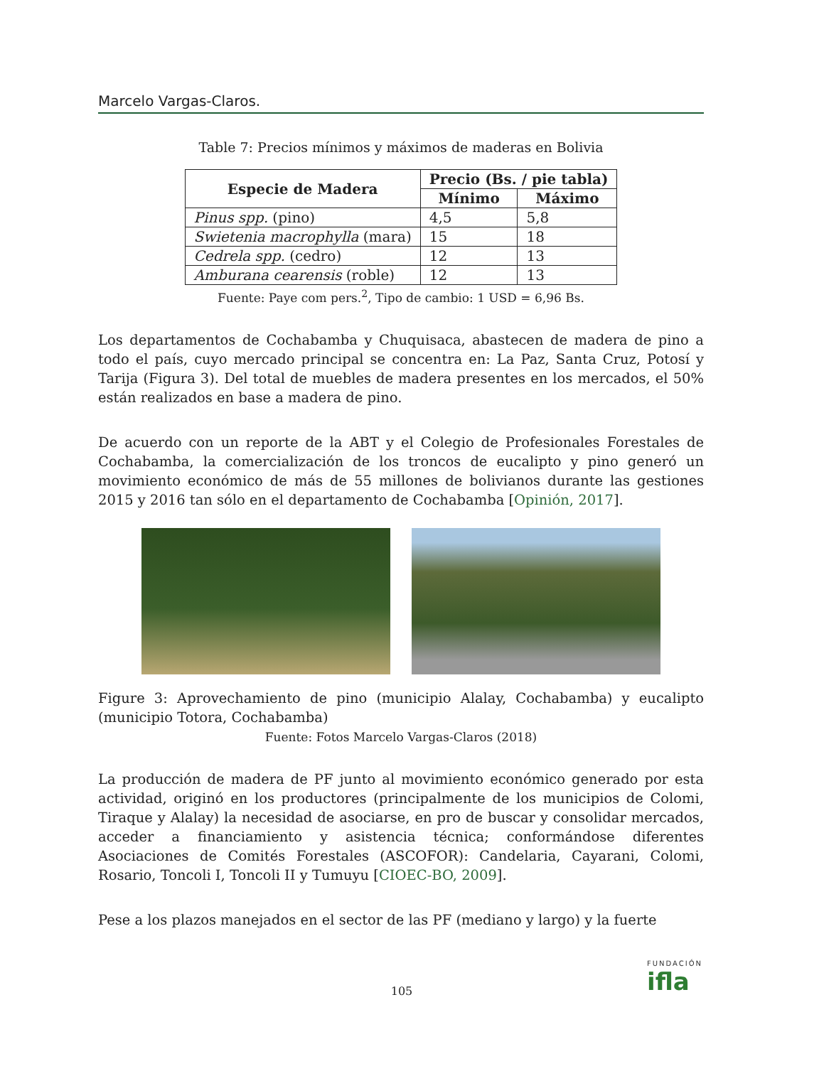Marcelo Vargas-Claros.
Table 7: Precios mínimos y máximos de maderas en Bolivia
| Especie de Madera | Precio (Bs. / pie tabla) | |
| --- | --- | --- |
| | Mínimo | Máximo |
| Pinus spp. (pino) | 4,5 | 5,8 |
| Swietenia macrophylla (mara) | 15 | 18 |
| Cedrela spp. (cedro) | 12 | 13 |
| Amburana cearensis (roble) | 12 | 13 |
Fuente: Paye com pers.<sup>2</sup>, Tipo de cambio: 1 USD = 6,96 Bs.
Los departamentos de Cochabamba y Chuquisaca, abastecen de madera de pino a todo el país, cuyo mercado principal se concentra en: La Paz, Santa Cruz, Potosí y Tarija (Figura 3). Del total de muebles de madera presentes en los mercados, el 50% están realizados en base a madera de pino.
De acuerdo con un reporte de la ABT y el Colegio de Profesionales Forestales de Cochabamba, la comercialización de los troncos de eucalipto y pino generó un movimiento económico de más de 55 millones de bolivianos durante las gestiones 2015 y 2016 tan sólo en el departamento de Cochabamba [Opinión, 2017].
Figure 3: Aprovechamiento de pino (municipio Alalay, Cochabamba) y eucalipto (municipio Totora, Cochabamba)
Fuente: Fotos Marcelo Vargas-Claros (2018)
La producción de madera de PF junto al movimiento económico generado por esta actividad, originó en los productores (principalmente de los municipios de Colomi, Tiraque y Alalay) la necesidad de asociarse, en pro de buscar y consolidar mercados, acceder a financiamiento y asistencia técnica; conformándose diferentes Asociaciones de Comités Forestales (ASCOFOR): Candelaria, Cayarani, Colomi, Rosario, Toncoli I, Toncoli II y Tumuyu [CIOEC-BO, 2009].
Pese a los plazos manejados en el sector de las PF (mediano y largo) y la fuerte
FUNDACIÓN
ifla
105